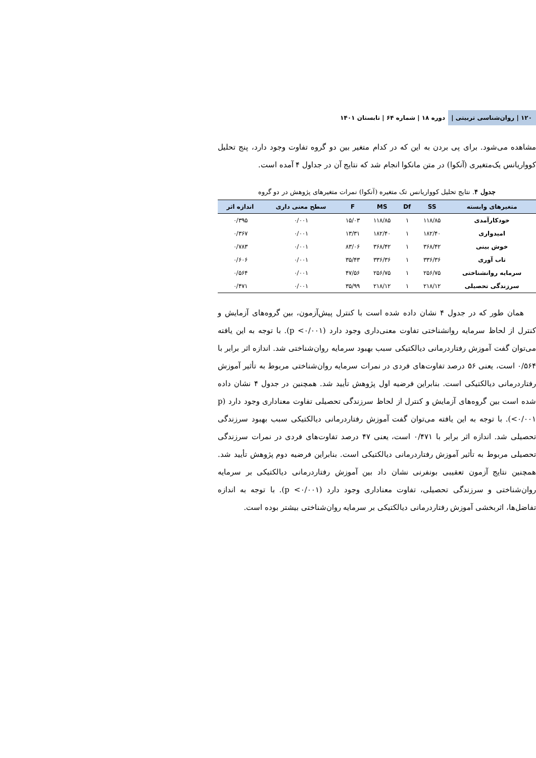۱۲۰ | روان‌شناسی تربیتی | دوره ۱۸ | شماره ۶۴ | تابستان ۱۴۰۱
مشاهده می‌شود. برای پی بردن به این که در کدام متغیر بین دو گروه تفاوت وجود دارد، پنج تحلیل کوواریانس یک‌متغیری (آنکوا) در متن مانکوا انجام شد که نتایج آن در جداول ۴ آمده است.
جدول ۴. نتایج تحلیل کوواریانس تک متغیره (آنکوا) نمرات متغیرهای پژوهش در دو گروه
| متغیرهای وابسته | SS | Df | MS | F | سطح معنی داری | اندازه اثر |
| --- | --- | --- | --- | --- | --- | --- |
| خودکارآمدی | ۱۱۸/۸۵ | ۱ | ۱۱۸/۸۵ | ۱۵/۰۳ | ۰/۰۰۱ | ۰/۳۹۵ |
| امیدواری | ۱۸۲/۴۰ | ۱ | ۱۸۲/۴۰ | ۱۳/۳۱ | ۰/۰۰۱ | ۰/۳۶۷ |
| خوش بینی | ۳۶۸/۴۲ | ۱ | ۳۶۸/۴۲ | ۸۳/۰۶ | ۰/۰۰۱ | ۰/۷۸۳ |
| تاب آوری | ۳۳۶/۳۶ | ۱ | ۳۳۶/۳۶ | ۳۵/۴۳ | ۰/۰۰۱ | ۰/۶۰۶ |
| سرمایه روانشناختی | ۲۵۶/۷۵ | ۱ | ۲۵۶/۷۵ | ۴۷/۵۶ | ۰/۰۰۱ | ۰/۵۶۴ |
| سرزندگی تحصیلی | ۲۱۸/۱۲ | ۱ | ۲۱۸/۱۲ | ۳۵/۹۹ | ۰/۰۰۱ | ۰/۴۷۱ |
همان طور که در جدول ۴ نشان داده شده است با کنترل پیش‌آزمون، بین گروه‌های آزمایش و کنترل از لحاظ سرمایه روانشناختی تفاوت معنی‌داری وجود دارد (p <۰/۰۰۱). با توجه به این یافته می‌توان گفت آموزش رفتاردرمانی دیالکتیکی سبب بهبود سرمایه روان‌شناختی شد. اندازه اثر برابر با ۰/۵۶۴ است، یعنی ۵۶ درصد تفاوت‌های فردی در نمرات سرمایه روان‌شناختی مربوط به تأثیر آموزش رفتاردرمانی دیالکتیکی است. بنابراین فرضیه اول پژوهش تأیید شد. همچنین در جدول ۴ نشان داده شده است بین گروه‌های آزمایش و کنترل از لحاظ سرزندگی تحصیلی تفاوت معناداری وجود دارد (p <۰/۰۰۱). با توجه به این یافته می‌توان گفت آموزش رفتاردرمانی دیالکتیکی سبب بهبود سرزندگی تحصیلی شد. اندازه اثر برابر با ۰/۴۷۱ است، یعنی ۴۷ درصد تفاوت‌های فردی در نمرات سرزندگی تحصیلی مربوط به تأثیر آموزش رفتاردرمانی دیالکتیکی است. بنابراین فرضیه دوم پژوهش تأیید شد. همچنین نتایج آزمون تعقیبی بونفرنی نشان داد بین آموزش رفتاردرمانی دیالکتیکی بر سرمایه روان‌شناختی و سرزندگی تحصیلی، تفاوت معناداری وجود دارد (p <۰/۰۰۱). با توجه به اندازه تفاضل‌ها، اثربخشی آموزش رفتاردرمانی دیالکتیکی بر سرمایه روان‌شناختی بیشتر بوده است.